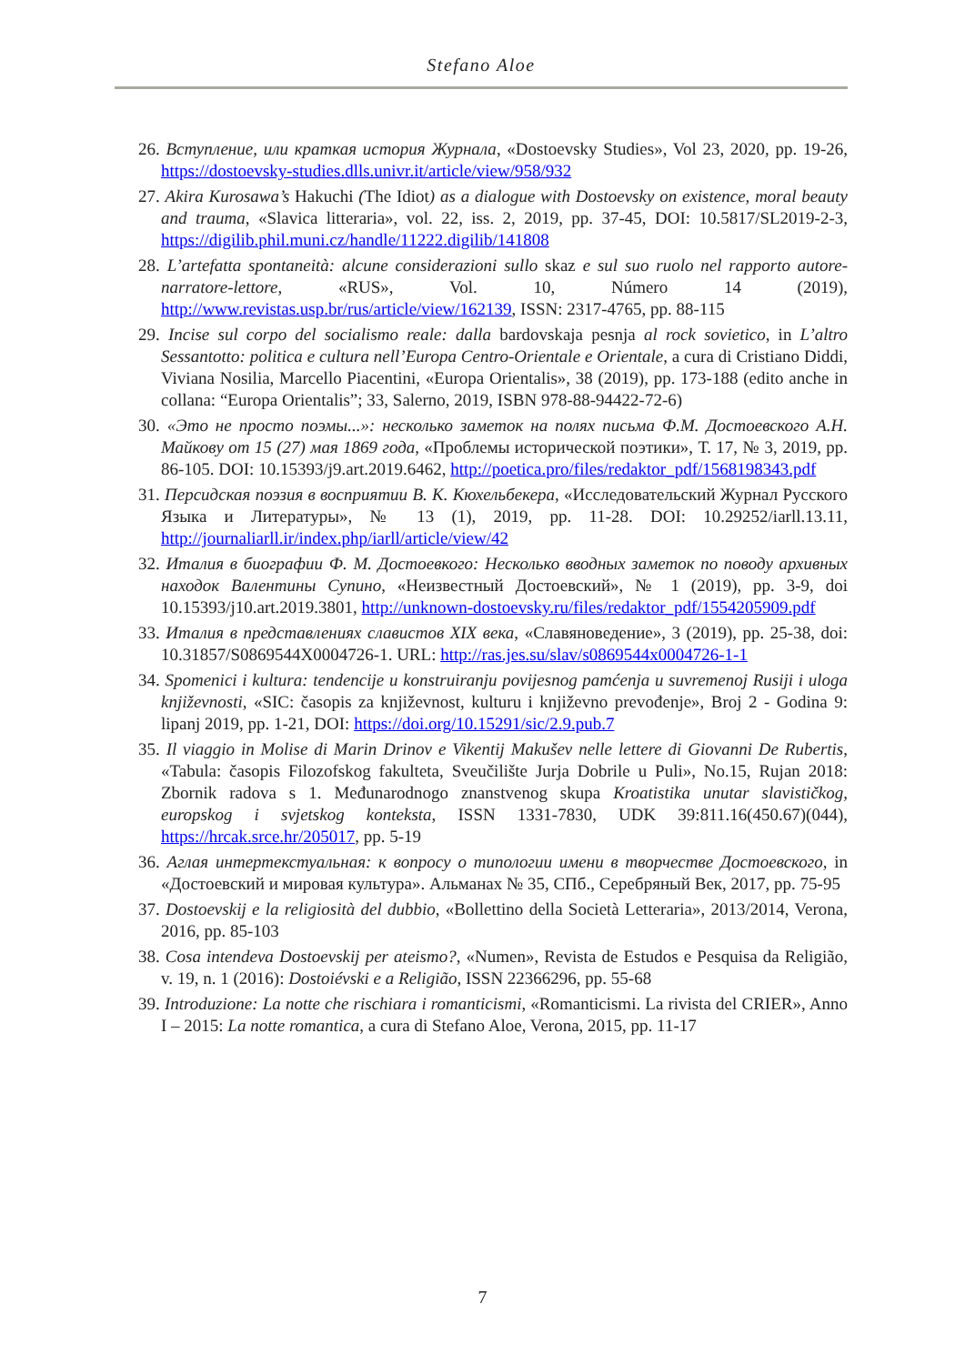Stefano Aloe
26. Вступление, или краткая история Журнала, «Dostoevsky Studies», Vol 23, 2020, pp. 19-26, https://dostoevsky-studies.dlls.univr.it/article/view/958/932
27. Akira Kurosawa’s Hakuchi (The Idiot) as a dialogue with Dostoevsky on existence, moral beauty and trauma, «Slavica litteraria», vol. 22, iss. 2, 2019, pp. 37-45, DOI: 10.5817/SL2019-2-3, https://digilib.phil.muni.cz/handle/11222.digilib/141808
28. L’artefatta spontaneità: alcune considerazioni sullo skaz e sul suo ruolo nel rapporto autore-narratore-lettore, «RUS», Vol. 10, Número 14 (2019), http://www.revistas.usp.br/rus/article/view/162139, ISSN: 2317-4765, pp. 88-115
29. Incise sul corpo del socialismo reale: dalla bardovskaja pesnja al rock sovietico, in L’altro Sessantotto: politica e cultura nell’Europa Centro-Orientale e Orientale, a cura di Cristiano Diddi, Viviana Nosilia, Marcello Piacentini, «Europa Orientalis», 38 (2019), pp. 173-188 (edito anche in collana: “Europa Orientalis”; 33, Salerno, 2019, ISBN 978-88-94422-72-6)
30. «Это не просто поэмы...»: несколько заметок на полях письма Ф.М. Достоевского А.Н. Майкову от 15 (27) мая 1869 года, «Проблемы исторической поэтики», Т. 17, № 3, 2019, pp. 86-105. DOI: 10.15393/j9.art.2019.6462, http://poetica.pro/files/redaktor_pdf/1568198343.pdf
31. Персидская поэзия в восприятии В. К. Кюхельбекера, «Исследовательский Журнал Русского Языка и Литературы», № 13 (1), 2019, pp. 11-28. DOI: 10.29252/iarll.13.11, http://journaliarll.ir/index.php/iarll/article/view/42
32. Италия в биографии Ф. М. Достоевкого: Несколько вводных заметок по поводу архивных находок Валентины Супино, «Неизвестный Достоевский», № 1 (2019), pp. 3-9, doi 10.15393/j10.art.2019.3801, http://unknown-dostoevsky.ru/files/redaktor_pdf/1554205909.pdf
33. Италия в представлениях славистов XIX века, «Славяноведение», 3 (2019), pp. 25-38, doi: 10.31857/S0869544X0004726-1. URL: http://ras.jes.su/slav/s0869544x0004726-1-1
34. Spomenici i kultura: tendencije u konstruiranju povijesnog pamćenja u suvremenoj Rusiji i uloga književnosti, «SIC: časopis za književnost, kulturu i književno prevođenje», Broj 2 - Godina 9: lipanj 2019, pp. 1-21, DOI: https://doi.org/10.15291/sic/2.9.pub.7
35. Il viaggio in Molise di Marin Drinov e Vikentij Makušev nelle lettere di Giovanni De Rubertis, «Tabula: časopis Filozofskog fakulteta, Sveučilište Jurja Dobrile u Puli», No.15, Rujan 2018: Zbornik radova s 1. Međunarodnogo znanstvenog skupa Kroatistika unutar slavističkog, europskog i svjetskog konteksta, ISSN 1331-7830, UDK 39:811.16(450.67)(044), https://hrcak.srce.hr/205017, pp. 5-19
36. Аглая интертекстуальная: к вопросу о типологии имени в творчестве Достоевского, in «Достоевский и мировая культура». Альманах № 35, СПб., Серебряный Век, 2017, pp. 75-95
37. Dostoevskij e la religiosità del dubbio, «Bollettino della Società Letteraria», 2013/2014, Verona, 2016, pp. 85-103
38. Cosa intendeva Dostoevskij per ateismo?, «Numen», Revista de Estudos e Pesquisa da Religião, v. 19, n. 1 (2016): Dostoiévski e a Religião, ISSN 22366296, pp. 55-68
39. Introduzione: La notte che rischiara i romanticismi, «Romanticismi. La rivista del CRIER», Anno I – 2015: La notte romantica, a cura di Stefano Aloe, Verona, 2015, pp. 11-17
7